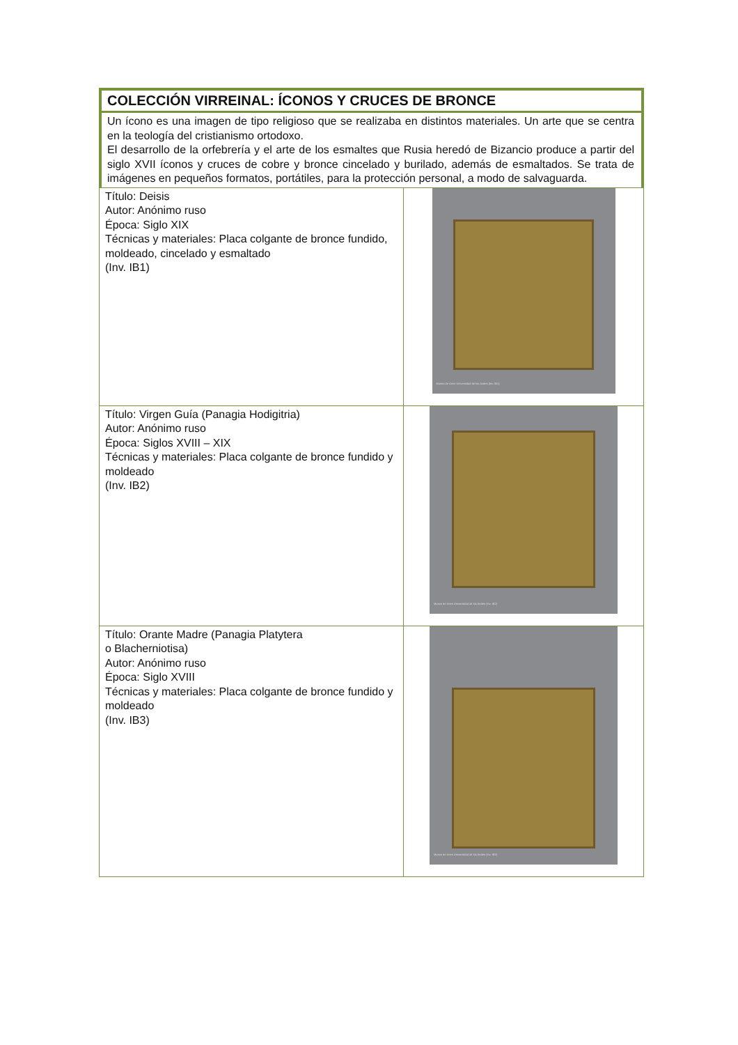COLECCIÓN VIRREINAL: ÍCONOS Y CRUCES DE BRONCE
Un ícono es una imagen de tipo religioso que se realizaba en distintos materiales. Un arte que se centra en la teología del cristianismo ortodoxo.
El desarrollo de la orfebrería y el arte de los esmaltes que Rusia heredó de Bizancio produce a partir del siglo XVII íconos y cruces de cobre y bronce cincelado y burilado, además de esmaltados. Se trata de imágenes en pequeños formatos, portátiles, para la protección personal, a modo de salvaguarda.
| Título: Deisis Autor: Anónimo ruso Época: Siglo XIX Técnicas y materiales: Placa colgante de bronce fundido, moldeado, cincelado y esmaltado (Inv. IB1) | Museo de Artes Universidad de los Andes (Inv. IB1) |
| Título: Virgen Guía (Panagia Hodigitria) Autor: Anónimo ruso Época: Siglos XVIII – XIX Técnicas y materiales: Placa colgante de bronce fundido y moldeado (Inv. IB2) | Museo de Artes Universidad de los Andes (Inv. IB2) |
| Título: Orante Madre (Panagia Platytera o Blacherniotisa) Autor: Anónimo ruso Época: Siglo XVIII Técnicas y materiales: Placa colgante de bronce fundido y moldeado (Inv. IB3) | Museo de Artes Universidad de los Andes (Inv. IB3) |